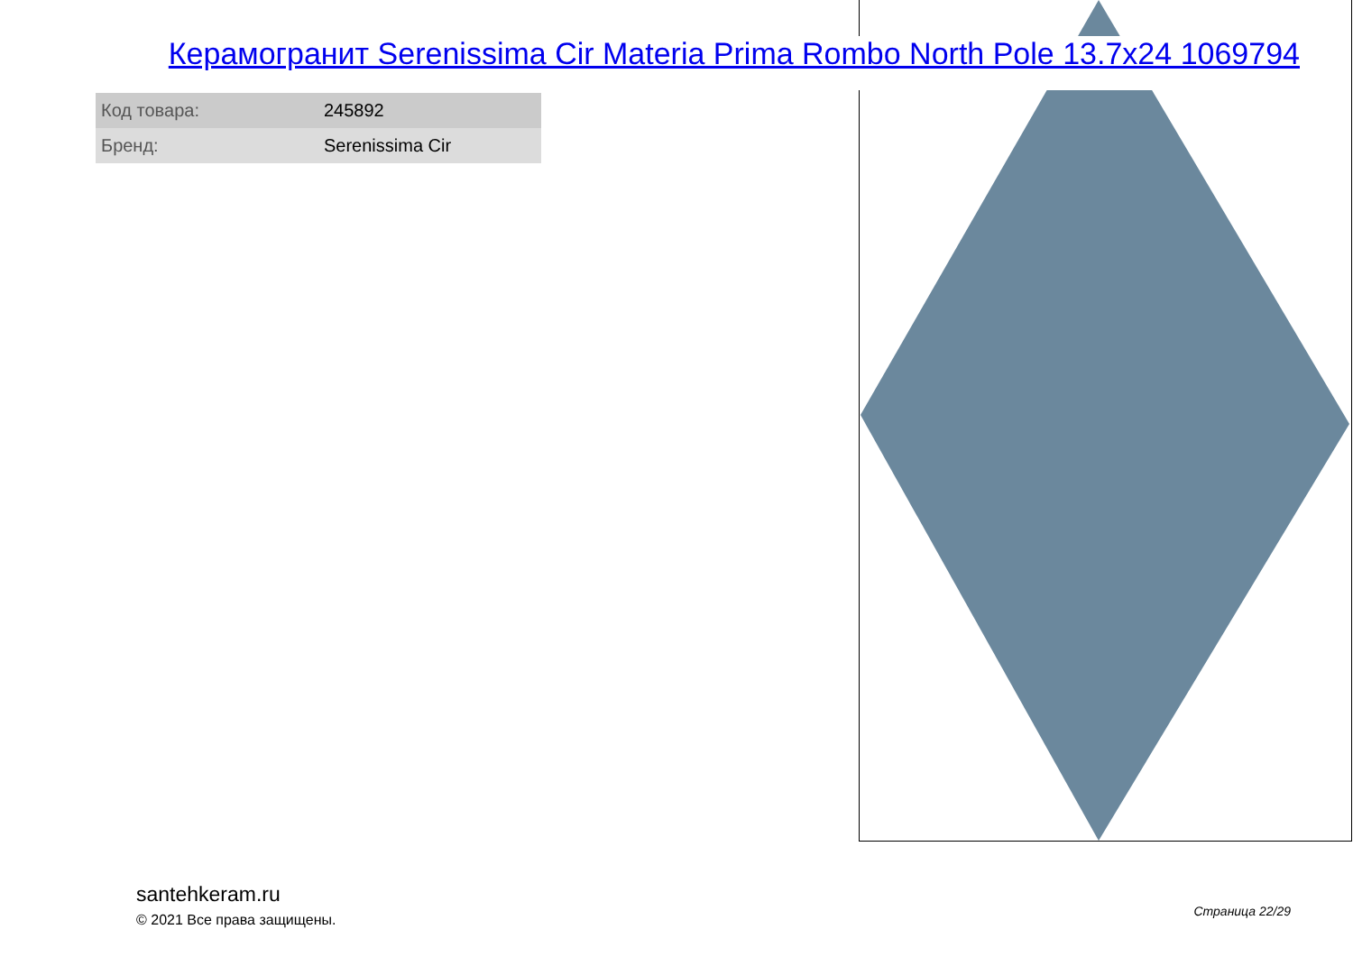Керамогранит Serenissima Cir Materia Prima Rombo North Pole 13.7x24 1069794
| Код товара: | 245892 |
| Бренд: | Serenissima Cir |
santehkeram.ru
© 2021 Все права защищены.
Страница 22/29